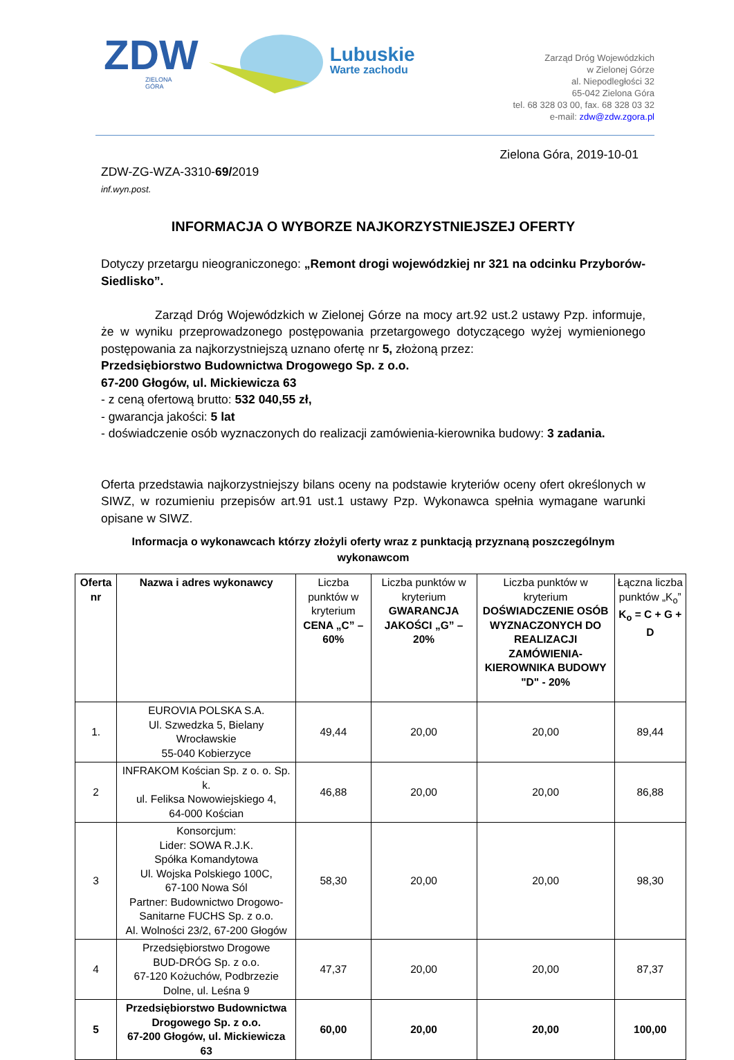ZDW
ZIELONA
GÓRA
Lubuskie
Warte zachodu
Zarząd Dróg Wojewódzkich
w Zielonej Górze
al. Niepodległości 32
65-042 Zielona Góra
tel. 68 328 03 00, fax. 68 328 03 32
e-mail: zdw@zdw.zgora.pl
Zielona Góra, 2019-10-01
ZDW-ZG-WZA-3310-69/2019
inf.wyn.post.
INFORMACJA O WYBORZE NAJKORZYSTNIEJSZEJ OFERTY
Dotyczy przetargu nieograniczonego: „Remont drogi wojewódzkiej nr 321 na odcinku Przyborów-Siedlisko”.
Zarząd Dróg Wojewódzkich w Zielonej Górze na mocy art.92 ust.2 ustawy Pzp. informuje, że w wyniku przeprowadzonego postępowania przetargowego dotyczącego wyżej wymienionego postępowania za najkorzystniejszą uznano ofertę nr 5, złożoną przez:
Przedsiębiorstwo Budownictwa Drogowego Sp. z o.o.
67-200 Głogów, ul. Mickiewicza 63
- z ceną ofertową brutto: 532 040,55 zł,
- gwarancja jakości: 5 lat
- doświadczenie osób wyznaczonych do realizacji zamówienia-kierownika budowy: 3 zadania.
Oferta przedstawia najkorzystniejszy bilans oceny na podstawie kryteriów oceny ofert określonych w SIWZ, w rozumieniu przepisów art.91 ust.1 ustawy Pzp. Wykonawca spełnia wymagane warunki opisane w SIWZ.
Informacja o wykonawcach którzy złożyli oferty wraz z punktacją przyznaną poszczególnym wykonawcom
| Oferta nr | Nazwa i adres wykonawcy | Liczba punktów w kryterium CENA „C” – 60% | Liczba punktów w kryterium GWARANCJA JAKOŚCI „G” – 20% | Liczba punktów w kryterium DOŚWIADCZENIE OSÓB WYZNACZONYCH DO REALIZACJI ZAMÓWIENIA-KIEROWNIKA BUDOWY "D" - 20% | Łączna liczba punktów „K<sub>o</sub>” K<sub>o</sub> = C + G + D |
| --- | --- | --- | --- | --- | --- |
| 1. | EUROVIA POLSKA S.A. Ul. Szwedzka 5, Bielany Wrocławskie 55-040 Kobierzyce | 49,44 | 20,00 | 20,00 | 89,44 |
| 2 | INFRAKOM Kościan Sp. z o. o. Sp. k. ul. Feliksa Nowowiejskiego 4, 64-000 Kościan | 46,88 | 20,00 | 20,00 | 86,88 |
| 3 | Konsorcjum: Lider: SOWA R.J.K. Spółka Komandytowa Ul. Wojska Polskiego 100C, 67-100 Nowa Sól Partner: Budownictwo Drogowo-Sanitarne FUCHS Sp. z o.o. Al. Wolności 23/2, 67-200 Głogów | 58,30 | 20,00 | 20,00 | 98,30 |
| 4 | Przedsiębiorstwo Drogowe BUD-DRÓG Sp. z o.o. 67-120 Kożuchów, Podbrzezie Dolne, ul. Leśna 9 | 47,37 | 20,00 | 20,00 | 87,37 |
| 5 | Przedsiębiorstwo Budownictwa Drogowego Sp. z o.o. 67-200 Głogów, ul. Mickiewicza 63 | 60,00 | 20,00 | 20,00 | 100,00 |